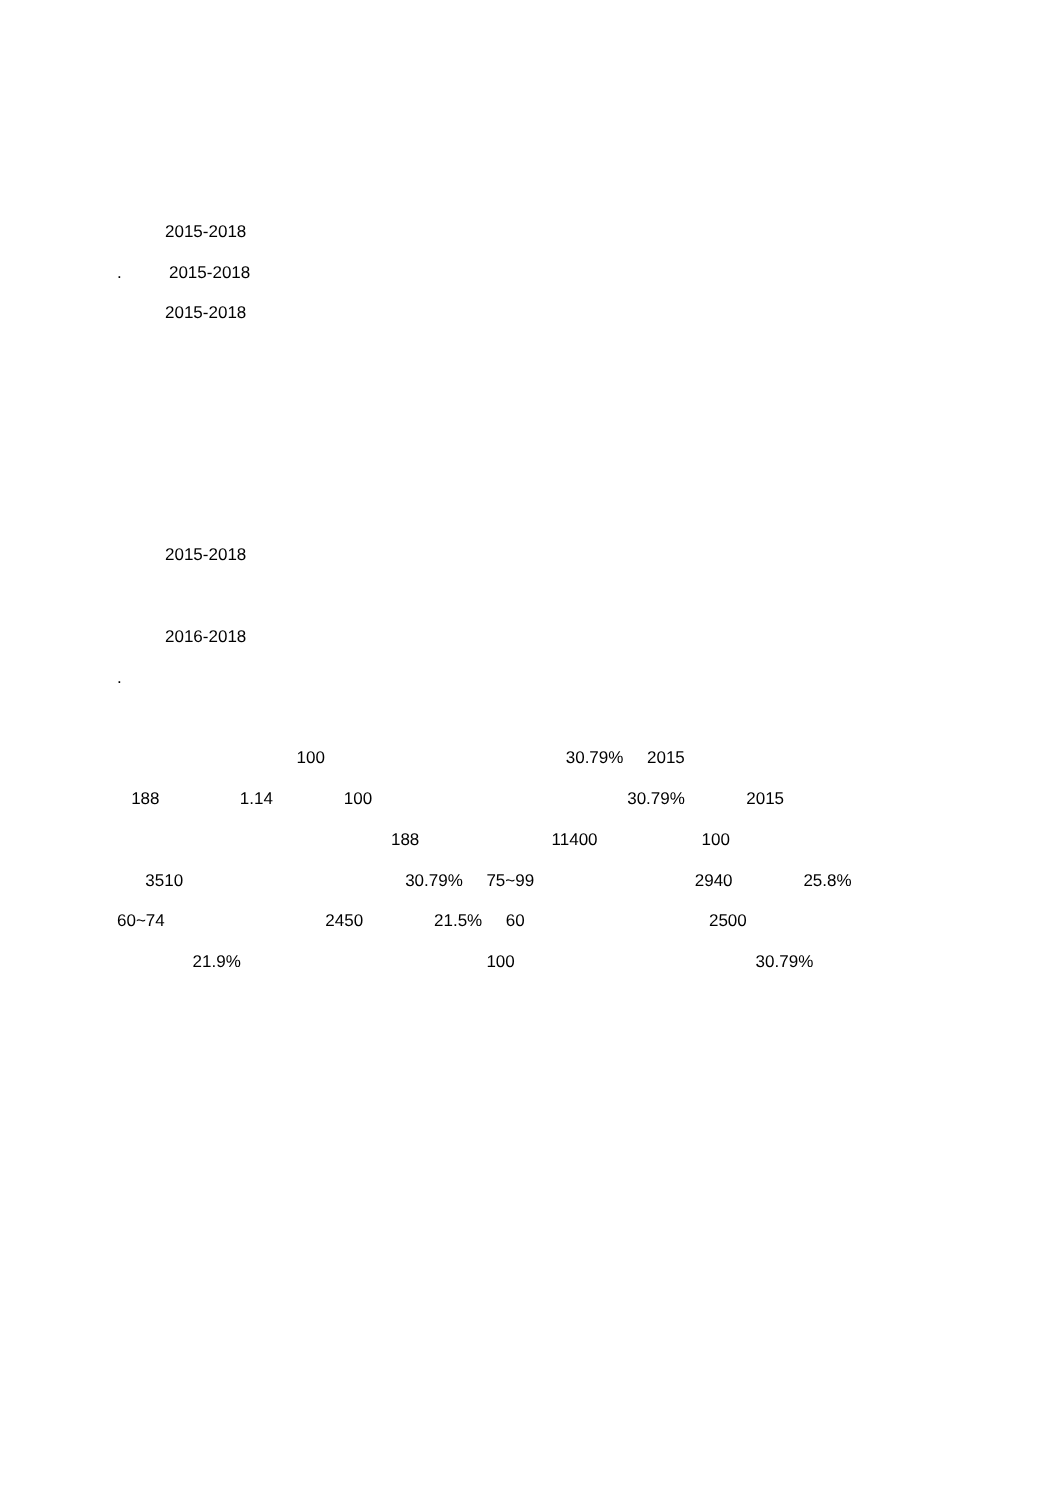2015-2018
. 2015-2018
2015-2018
2015-2018
2016-2018
.
100 30.79% 2015
188 1.14 100 30.79% 2015
188 11400 100
3510 30.79% 75~99 2940 25.8%
60~74 2450 21.5% 60 2500
21.9% 100 30.79%